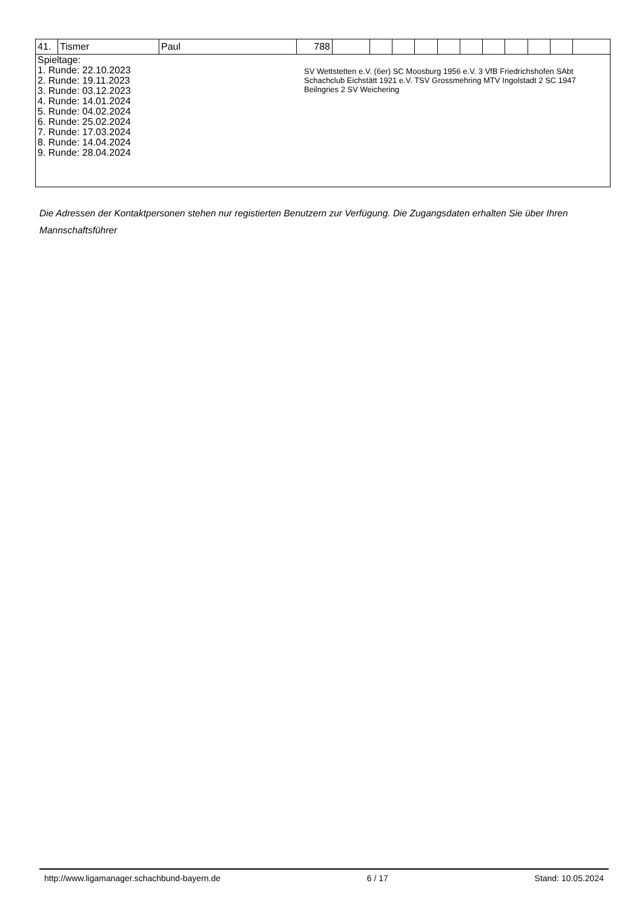| 41. | Tismer | Paul | 788 | | | | | | | | | | | |
| Spieltage: 1. Runde: 22.10.2023 2. Runde: 19.11.2023 3. Runde: 03.12.2023 4. Runde: 14.01.2024 5. Runde: 04.02.2024 6. Runde: 25.02.2024 7. Runde: 17.03.2024 8. Runde: 14.04.2024 9. Runde: 28.04.2024 SV Wettstetten e.V. (6er) SC Moosburg 1956 e.V. 3 VfB Friedrichshofen SAbt Schachclub Eichstätt 1921 e.V. TSV Grossmehring MTV Ingolstadt 2 SC 1947 Beilngries 2 SV Weichering | | | | | | | | | | | | | | |
Die Adressen der Kontaktpersonen stehen nur registierten Benutzern zur Verfügung. Die Zugangsdaten erhalten Sie über Ihren Mannschaftsführer
http://www.ligamanager.schachbund-bayern.de 6 / 17 Stand: 10.05.2024